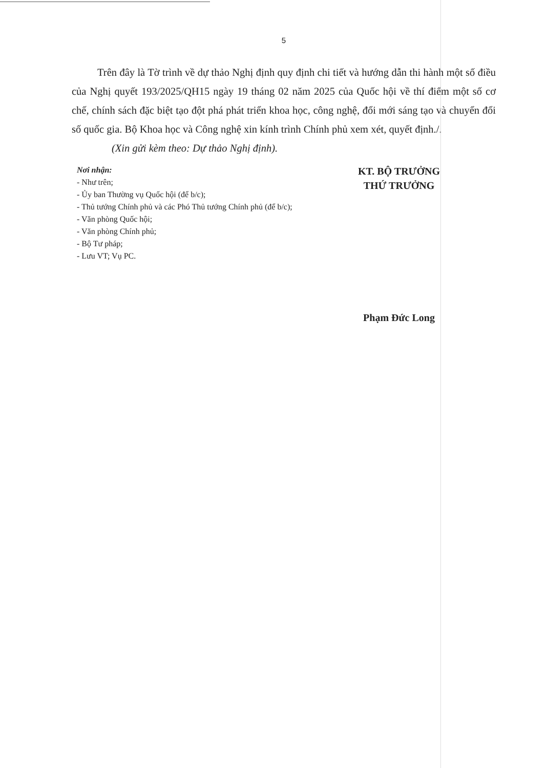5
Trên đây là Tờ trình về dự thảo Nghị định quy định chi tiết và hướng dẫn thi hành một số điều của Nghị quyết 193/2025/QH15 ngày 19 tháng 02 năm 2025 của Quốc hội về thí điểm một số cơ chế, chính sách đặc biệt tạo đột phá phát triển khoa học, công nghệ, đổi mới sáng tạo và chuyển đổi số quốc gia. Bộ Khoa học và Công nghệ xin kính trình Chính phủ xem xét, quyết định./.
(Xin gửi kèm theo: Dự thảo Nghị định).
Nơi nhận:
- Như trên;
- Ủy ban Thường vụ Quốc hội (để b/c);
- Thủ tướng Chính phủ và các Phó Thủ tướng Chính phủ (để b/c);
- Văn phòng Quốc hội;
- Văn phòng Chính phủ;
- Bộ Tư pháp;
- Lưu VT; Vụ PC.
KT. BỘ TRƯỞNG
THỨ TRƯỞNG
Phạm Đức Long